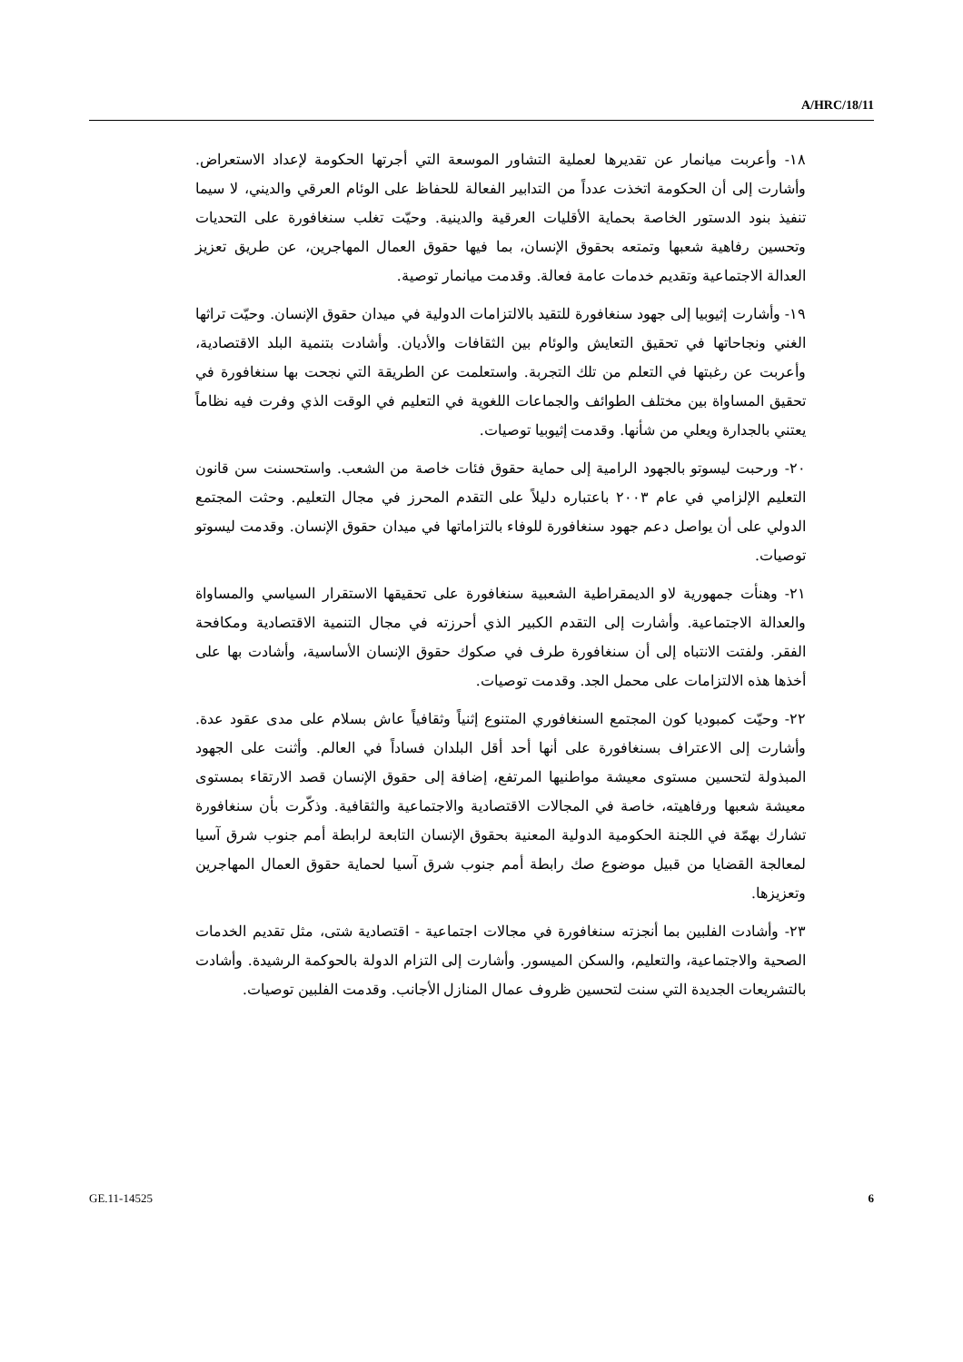A/HRC/18/11
١٨- وأعربت ميانمار عن تقديرها لعملية التشاور الموسعة التي أجرتها الحكومة لإعداد الاستعراض. وأشارت إلى أن الحكومة اتخذت عدداً من التدابير الفعالة للحفاظ على الوئام العرقي والديني، لا سيما تنفيذ بنود الدستور الخاصة بحماية الأقليات العرقية والدينية. وحيّت تغلب سنغافورة على التحديات وتحسين رفاهية شعبها وتمتعه بحقوق الإنسان، بما فيها حقوق العمال المهاجرين، عن طريق تعزيز العدالة الاجتماعية وتقديم خدمات عامة فعالة. وقدمت ميانمار توصية.
١٩- وأشارت إثيوبيا إلى جهود سنغافورة للتقيد بالالتزامات الدولية في ميدان حقوق الإنسان. وحيّت تراثها الغني ونجاحاتها في تحقيق التعايش والوئام بين الثقافات والأديان. وأشادت بتنمية البلد الاقتصادية، وأعربت عن رغبتها في التعلم من تلك التجربة. واستعلمت عن الطريقة التي نجحت بها سنغافورة في تحقيق المساواة بين مختلف الطوائف والجماعات اللغوية في التعليم في الوقت الذي وفرت فيه نظاماً يعتني بالجدارة ويعلي من شأنها. وقدمت إثيوبيا توصيات.
٢٠- ورحبت ليسوتو بالجهود الرامية إلى حماية حقوق فئات خاصة من الشعب. واستحسنت سن قانون التعليم الإلزامي في عام ٢٠٠٣ باعتباره دليلاً على التقدم المحرز في مجال التعليم. وحثت المجتمع الدولي على أن يواصل دعم جهود سنغافورة للوفاء بالتزاماتها في ميدان حقوق الإنسان. وقدمت ليسوتو توصيات.
٢١- وهنأت جمهورية لاو الديمقراطية الشعبية سنغافورة على تحقيقها الاستقرار السياسي والمساواة والعدالة الاجتماعية. وأشارت إلى التقدم الكبير الذي أحرزته في مجال التنمية الاقتصادية ومكافحة الفقر. ولفتت الانتباه إلى أن سنغافورة طرف في صكوك حقوق الإنسان الأساسية، وأشادت بها على أخذها هذه الالتزامات على محمل الجد. وقدمت توصيات.
٢٢- وحيّت كمبوديا كون المجتمع السنغافوري المتنوع إثنياً وثقافياً عاش بسلام على مدى عقود عدة. وأشارت إلى الاعتراف بسنغافورة على أنها أحد أقل البلدان فساداً في العالم. وأثنت على الجهود المبذولة لتحسين مستوى معيشة مواطنيها المرتفع، إضافة إلى حقوق الإنسان قصد الارتقاء بمستوى معيشة شعبها ورفاهيته، خاصة في المجالات الاقتصادية والاجتماعية والثقافية. وذكّرت بأن سنغافورة تشارك بهمّة في اللجنة الحكومية الدولية المعنية بحقوق الإنسان التابعة لرابطة أمم جنوب شرق آسيا لمعالجة القضايا من قبيل موضوع صك رابطة أمم جنوب شرق آسيا لحماية حقوق العمال المهاجرين وتعزيزها.
٢٣- وأشادت الفلبين بما أنجزته سنغافورة في مجالات اجتماعية - اقتصادية شتى، مثل تقديم الخدمات الصحية والاجتماعية، والتعليم، والسكن الميسور. وأشارت إلى التزام الدولة بالحوكمة الرشيدة. وأشادت بالتشريعات الجديدة التي سنت لتحسين ظروف عمال المنازل الأجانب. وقدمت الفلبين توصيات.
GE.11-14525 6